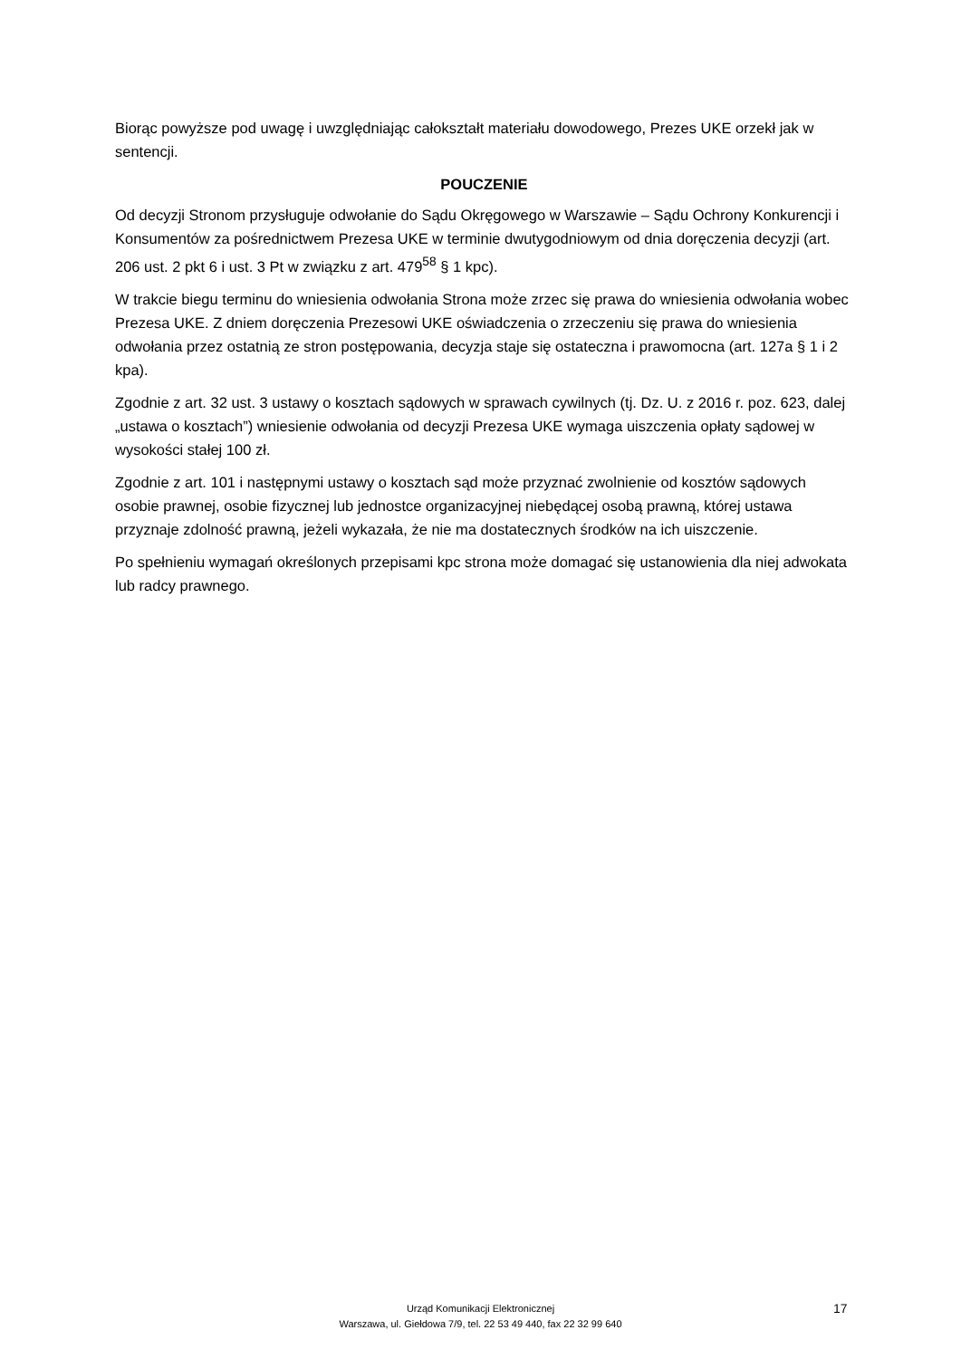Biorąc powyższe pod uwagę i uwzględniając całokształt materiału dowodowego, Prezes UKE orzekł jak w sentencji.
POUCZENIE
Od decyzji Stronom przysługuje odwołanie do Sądu Okręgowego w Warszawie – Sądu Ochrony Konkurencji i Konsumentów za pośrednictwem Prezesa UKE w terminie dwutygodniowym od dnia doręczenia decyzji (art. 206 ust. 2 pkt 6 i ust. 3 Pt w związku z art. 479<sup>58</sup> § 1 kpc).
W trakcie biegu terminu do wniesienia odwołania Strona może zrzec się prawa do wniesienia odwołania wobec Prezesa UKE. Z dniem doręczenia Prezesowi UKE oświadczenia o zrzeczeniu się prawa do wniesienia odwołania przez ostatnią ze stron postępowania, decyzja staje się ostateczna i prawomocna (art. 127a § 1 i 2 kpa).
Zgodnie z art. 32 ust. 3 ustawy o kosztach sądowych w sprawach cywilnych (tj. Dz. U. z 2016 r. poz. 623, dalej „ustawa o kosztach”) wniesienie odwołania od decyzji Prezesa UKE wymaga uiszczenia opłaty sądowej w wysokości stałej 100 zł.
Zgodnie z art. 101 i następnymi ustawy o kosztach sąd może przyznać zwolnienie od kosztów sądowych osobie prawnej, osobie fizycznej lub jednostce organizacyjnej niebędącej osobą prawną, której ustawa przyznaje zdolność prawną, jeżeli wykazała, że nie ma dostatecznych środków na ich uiszczenie.
Po spełnieniu wymagań określonych przepisami kpc strona może domagać się ustanowienia dla niej adwokata lub radcy prawnego.
Urząd Komunikacji Elektronicznej
Warszawa, ul. Giełdowa 7/9, tel. 22 53 49 440, fax 22 32 99 640
17